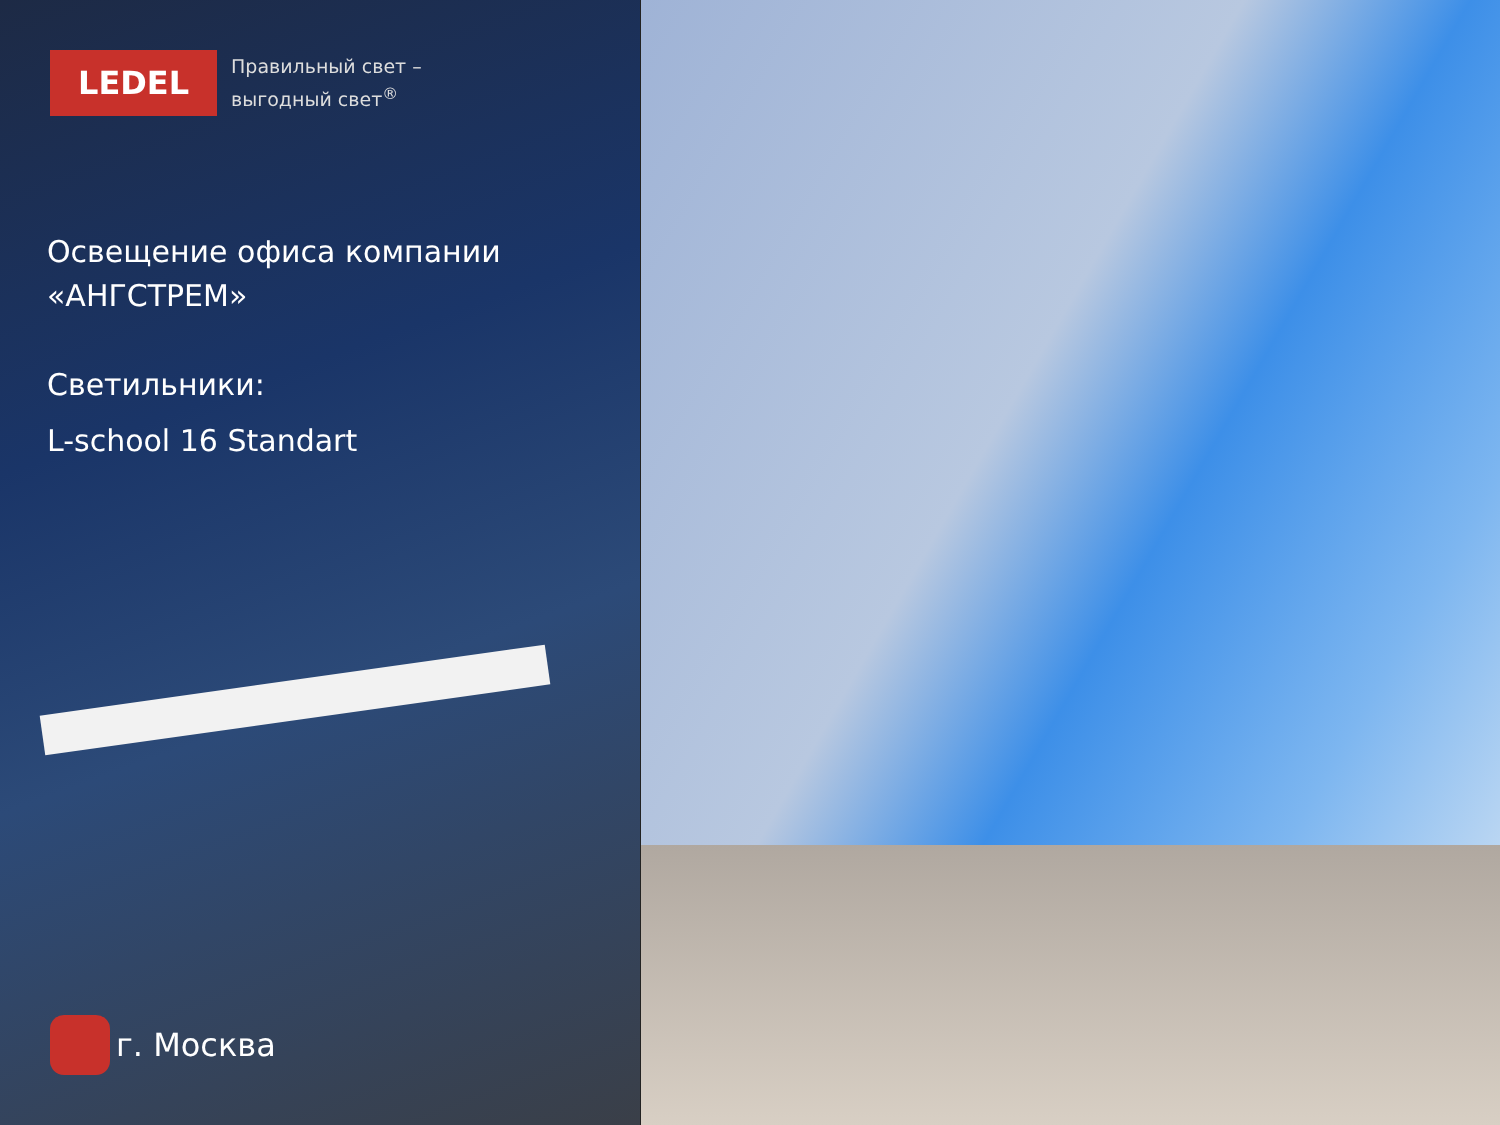LEDEL
Правильный свет –
выгодный свет<sup>®</sup>
Освещение офиса компании
«АНГСТРЕМ»
Светильники:
L-school 16 Standart
г. Москва